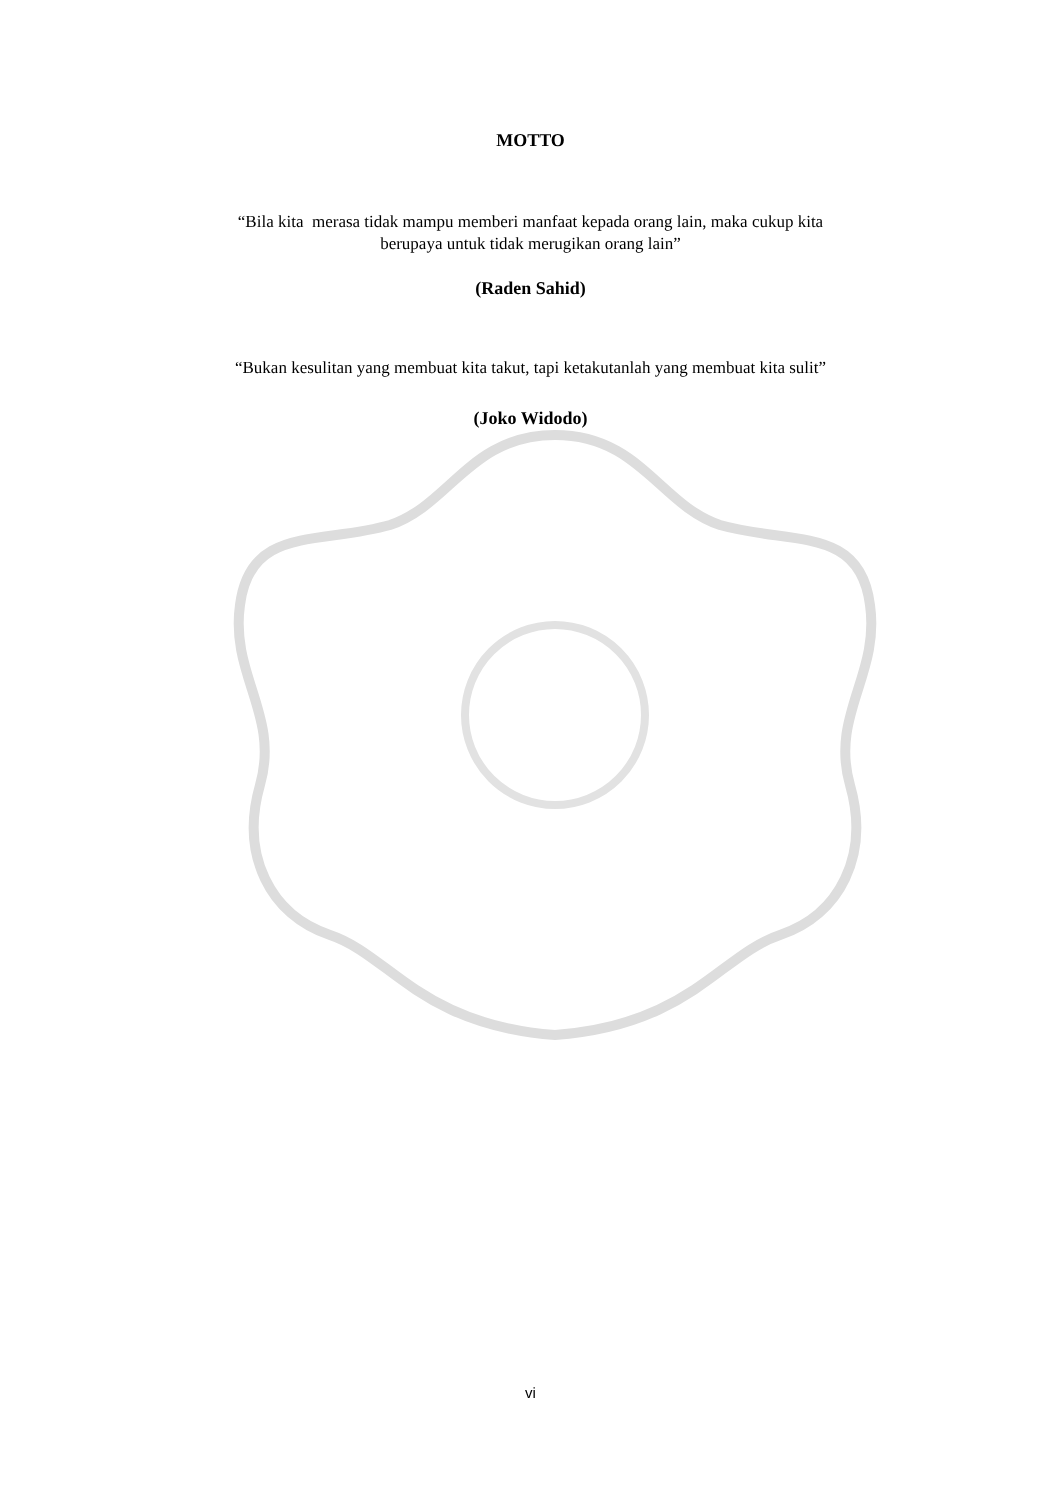MOTTO
“Bila kita merasa tidak mampu memberi manfaat kepada orang lain, maka cukup kita
berupaya untuk tidak merugikan orang lain”
(Raden Sahid)
“Bukan kesulitan yang membuat kita takut, tapi ketakutanlah yang membuat kita sulit”
(Joko Widodo)
vi